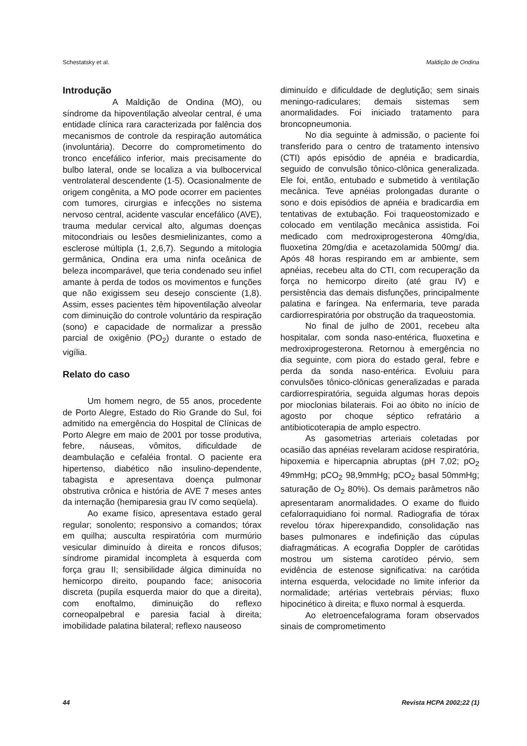Schestatsky et al. Maldição de Ondina
Introdução
A Maldição de Ondina (MO), ou síndrome da hipoventilação alveolar central, é uma entidade clínica rara caracterizada por falência dos mecanismos de controle da respiração automática (involuntária). Decorre do comprometimento do tronco encefálico inferior, mais precisamente do bulbo lateral, onde se localiza a via bulbocervical ventrolateral descendente (1-5). Ocasionalmente de origem congênita, a MO pode ocorrer em pacientes com tumores, cirurgias e infecções no sistema nervoso central, acidente vascular encefálico (AVE), trauma medular cervical alto, algumas doenças mitocondriais ou lesões desmielinizantes, como a esclerose múltipla (1, 2,6,7). Segundo a mitologia germânica, Ondina era uma ninfa oceânica de beleza incomparável, que teria condenado seu infiel amante à perda de todos os movimentos e funções que não exigissem seu desejo consciente (1,8). Assim, esses pacientes têm hipoventilação alveolar com diminuição do controle voluntário da respiração (sono) e capacidade de normalizar a pressão parcial de oxigênio (PO<sub>2</sub>) durante o estado de vigília.
Relato do caso
Um homem negro, de 55 anos, procedente de Porto Alegre, Estado do Rio Grande do Sul, foi admitido na emergência do Hospital de Clínicas de Porto Alegre em maio de 2001 por tosse produtiva, febre, náuseas, vômitos, dificuldade de deambulação e cefaléia frontal. O paciente era hipertenso, diabético não insulino-dependente, tabagista e apresentava doença pulmonar obstrutiva crônica e história de AVE 7 meses antes da internação (hemiparesia grau IV como seqüela).
Ao exame físico, apresentava estado geral regular; sonolento; responsivo a comandos; tórax em quilha; ausculta respiratória com murmúrio vesicular diminuído à direita e roncos difusos; síndrome piramidal incompleta à esquerda com força grau II; sensibilidade álgica diminuída no hemicorpo direito, poupando face; anisocoria discreta (pupila esquerda maior do que a direita), com enoftalmo, diminuição do reflexo corneopalpebral e paresia facial à direita; imobilidade palatina bilateral; reflexo nauseoso
diminuído e dificuldade de deglutição; sem sinais meningo-radiculares; demais sistemas sem anormalidades. Foi iniciado tratamento para broncopneumonia.
No dia seguinte à admissão, o paciente foi transferido para o centro de tratamento intensivo (CTI) após episódio de apnéia e bradicardia, seguido de convulsão tônico-clônica generalizada. Ele foi, então, entubado e submetido à ventilação mecânica. Teve apnéias prolongadas durante o sono e dois episódios de apnéia e bradicardia em tentativas de extubação. Foi traqueostomizado e colocado em ventilação mecânica assistida. Foi medicado com medroxiprogesterona 40mg/dia, fluoxetina 20mg/dia e acetazolamida 500mg/ dia. Após 48 horas respirando em ar ambiente, sem apnéias, recebeu alta do CTI, com recuperação da força no hemicorpo direito (até grau IV) e persistência das demais disfunções, principalmente palatina e faríngea. Na enfermaria, teve parada cardiorrespiratória por obstrução da traqueostomia.
No final de julho de 2001, recebeu alta hospitalar, com sonda naso-entérica, fluoxetina e medroxiprogesterona. Retornou à emergência no dia seguinte, com piora do estado geral, febre e perda da sonda naso-entérica. Evoluiu para convulsões tônico-clônicas generalizadas e parada cardiorrespiratória, seguida algumas horas depois por mioclonias bilaterais. Foi ao óbito no início de agosto por choque séptico refratário a antibioticoterapia de amplo espectro.
As gasometrias arteriais coletadas por ocasião das apnéias revelaram acidose respiratória, hipoxemia e hipercapnia abruptas (pH 7,02; pO<sub>2</sub> 49mmHg; pCO<sub>2</sub> 98,9mmHg; pCO<sub>2</sub> basal 50mmHg; saturação de O<sub>2</sub> 80%). Os demais parâmetros não apresentaram anormalidades. O exame do fluido cefalorraquidiano foi normal. Radiografia de tórax revelou tórax hiperexpandido, consolidação nas bases pulmonares e indefinição das cúpulas diafragmáticas. A ecografia Doppler de carótidas mostrou um sistema carotídeo pérvio, sem evidência de estenose significativa: na carótida interna esquerda, velocidade no limite inferior da normalidade; artérias vertebrais pérvias; fluxo hipocinético à direita; e fluxo normal à esquerda.
Ao eletroencefalograma foram observados sinais de comprometimento
44 Revista HCPA 2002;22 (1)